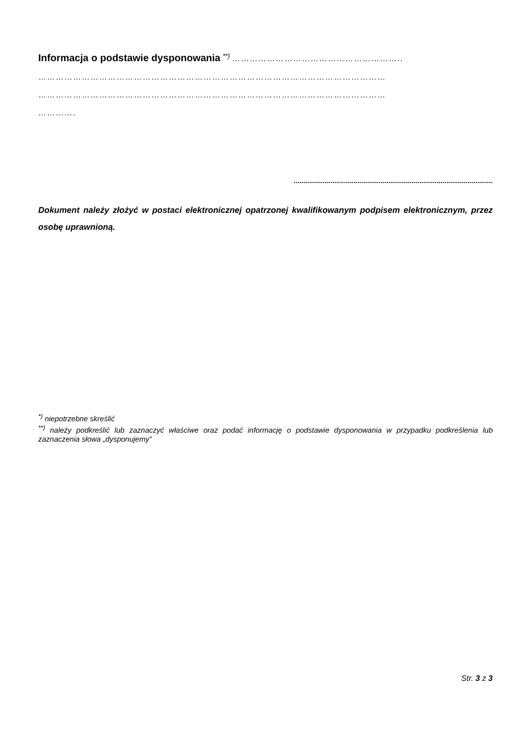Informacja o podstawie dysponowania <sup>**)</sup> …………………………………………………..
…………………………………………………………………………………………………………
…………………………………………………………………………………………………………
………….
.......................................................................................................
Dokument należy złożyć w postaci elektronicznej opatrzonej kwalifikowanym podpisem elektronicznym, przez osobę uprawnioną.
<sup>*)</sup> niepotrzebne skreślić
<sup>**)</sup> należy podkreślić lub zaznaczyć właściwe oraz podać informację o podstawie dysponowania w przypadku podkreślenia lub zaznaczenia słowa „dysponujemy”
Str. 3 z 3